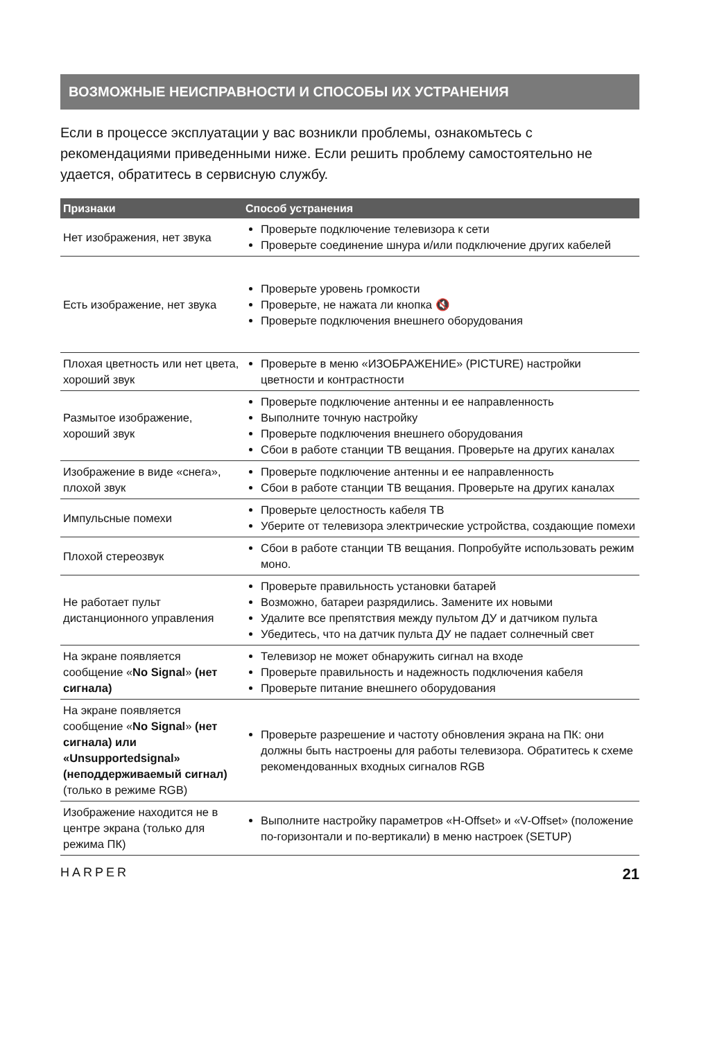ВОЗМОЖНЫЕ НЕИСПРАВНОСТИ И СПОСОБЫ ИХ УСТРАНЕНИЯ
Если в процессе эксплуатации у вас возникли проблемы, ознакомьтесь с рекомендациями приведенными ниже. Если решить проблему самостоятельно не удается, обратитесь в сервисную службу.
| Признаки | Способ устранения |
| --- | --- |
| Нет изображения, нет звука | Проверьте подключение телевизора к сети Проверьте соединение шнура и/или подключение других кабелей |
| Есть изображение, нет звука | Проверьте уровень громкости Проверьте, не нажата ли кнопка 🔇 Проверьте подключения внешнего оборудования |
| Плохая цветность или нет цвета, хороший звук | Проверьте в меню «ИЗОБРАЖЕНИЕ» (PICTURE) настройки цветности и контрастности |
| Размытое изображение, хороший звук | Проверьте подключение антенны и ее направленность Выполните точную настройку Проверьте подключения внешнего оборудования Сбои в работе станции ТВ вещания. Проверьте на других каналах |
| Изображение в виде «снега», плохой звук | Проверьте подключение антенны и ее направленность Сбои в работе станции ТВ вещания. Проверьте на других каналах |
| Импульсные помехи | Проверьте целостность кабеля ТВ Уберите от телевизора электрические устройства, создающие помехи |
| Плохой стереозвук | Сбои в работе станции ТВ вещания. Попробуйте использовать режим моно. |
| Не работает пульт дистанционного управления | Проверьте правильность установки батарей Возможно, батареи разрядились. Замените их новыми Удалите все препятствия между пультом ДУ и датчиком пульта Убедитесь, что на датчик пульта ДУ не падает солнечный свет |
| На экране появляется сообщение « No Signal » (нет сигнала) | Телевизор не может обнаружить сигнал на входе Проверьте правильность и надежность подключения кабеля Проверьте питание внешнего оборудования |
| На экране появляется сообщение « No Signal » (нет сигнала) или «Unsupportedsignal» (неподдерживаемый сигнал) (только в режиме RGB) | Проверьте разрешение и частоту обновления экрана на ПК: они должны быть настроены для работы телевизора. Обратитесь к схеме рекомендованных входных сигналов RGB |
| Изображение находится не в центре экрана (только для режима ПК) | Выполните настройку параметров «H-Offset» и «V-Offset» (положение по-горизонтали и по-вертикали) в меню настроек (SETUP) |
HARPER 21